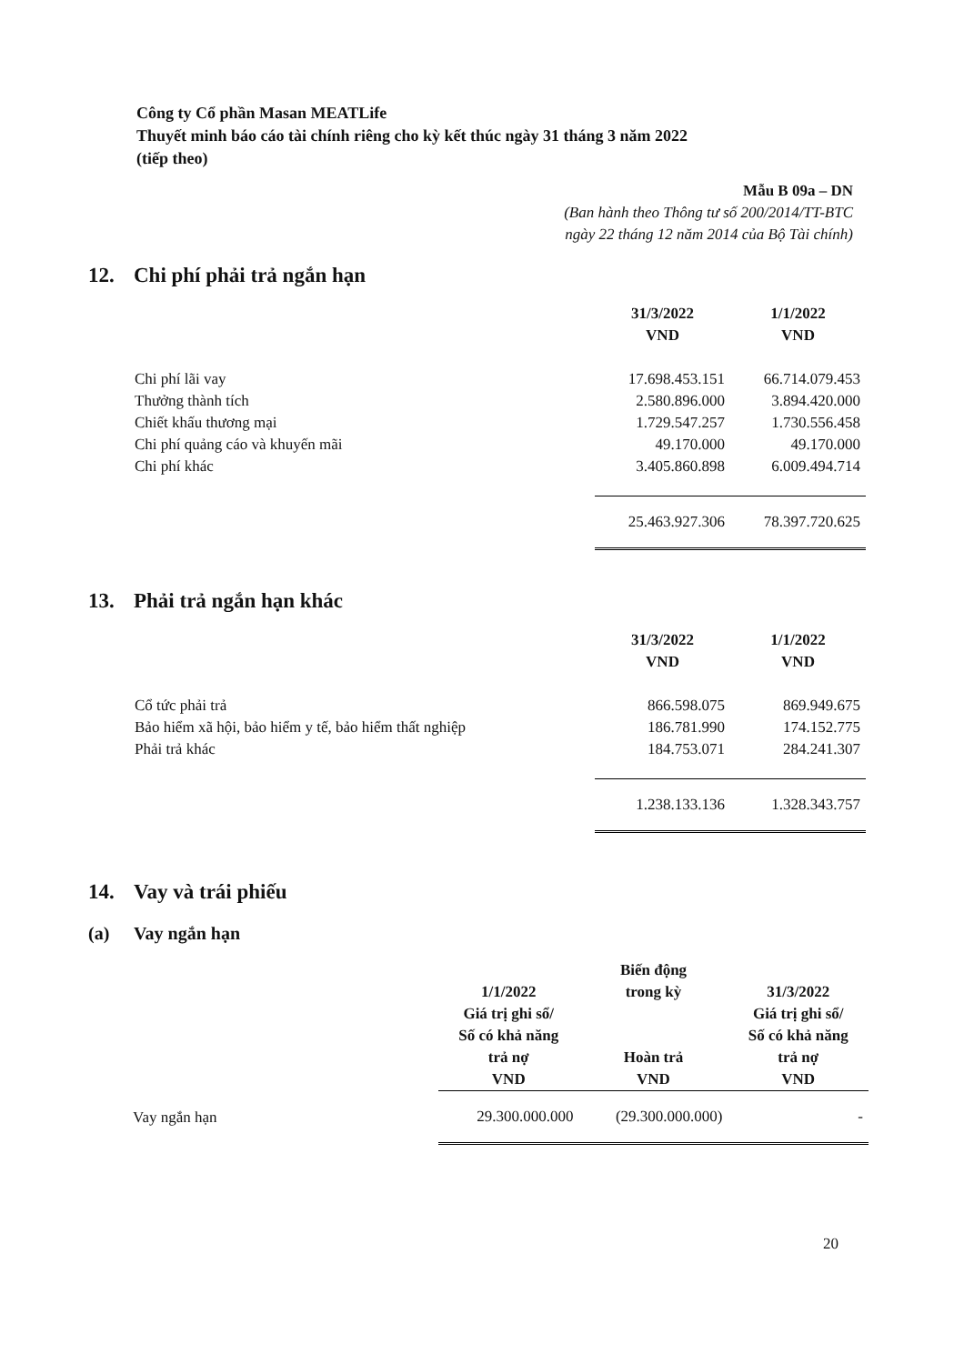Công ty Cổ phần Masan MEATLife
Thuyết minh báo cáo tài chính riêng cho kỳ kết thúc ngày 31 tháng 3 năm 2022
(tiếp theo)
Mẫu B 09a – DN
(Ban hành theo Thông tư số 200/2014/TT-BTC
ngày 22 tháng 12 năm 2014 của Bộ Tài chính)
12. Chi phí phải trả ngắn hạn
| | 31/3/2022 VND | 1/1/2022 VND |
| --- | --- | --- |
| Chi phí lãi vay | 17.698.453.151 | 66.714.079.453 |
| Thưởng thành tích | 2.580.896.000 | 3.894.420.000 |
| Chiết khấu thương mại | 1.729.547.257 | 1.730.556.458 |
| Chi phí quảng cáo và khuyến mãi | 49.170.000 | 49.170.000 |
| Chi phí khác | 3.405.860.898 | 6.009.494.714 |
| | 25.463.927.306 | 78.397.720.625 |
13. Phải trả ngắn hạn khác
| | 31/3/2022 VND | 1/1/2022 VND |
| --- | --- | --- |
| Cổ tức phải trả | 866.598.075 | 869.949.675 |
| Bảo hiểm xã hội, bảo hiểm y tế, bảo hiểm thất nghiệp | 186.781.990 | 174.152.775 |
| Phải trả khác | 184.753.071 | 284.241.307 |
| | 1.238.133.136 | 1.328.343.757 |
14. Vay và trái phiếu
(a) Vay ngắn hạn
| | 1/1/2022 Giá trị ghi sổ/ Số có khả năng trả nợ VND | Biến động trong kỳ Hoàn trả VND | 31/3/2022 Giá trị ghi sổ/ Số có khả năng trả nợ VND |
| --- | --- | --- | --- |
| Vay ngắn hạn | 29.300.000.000 | (29.300.000.000) | - |
20